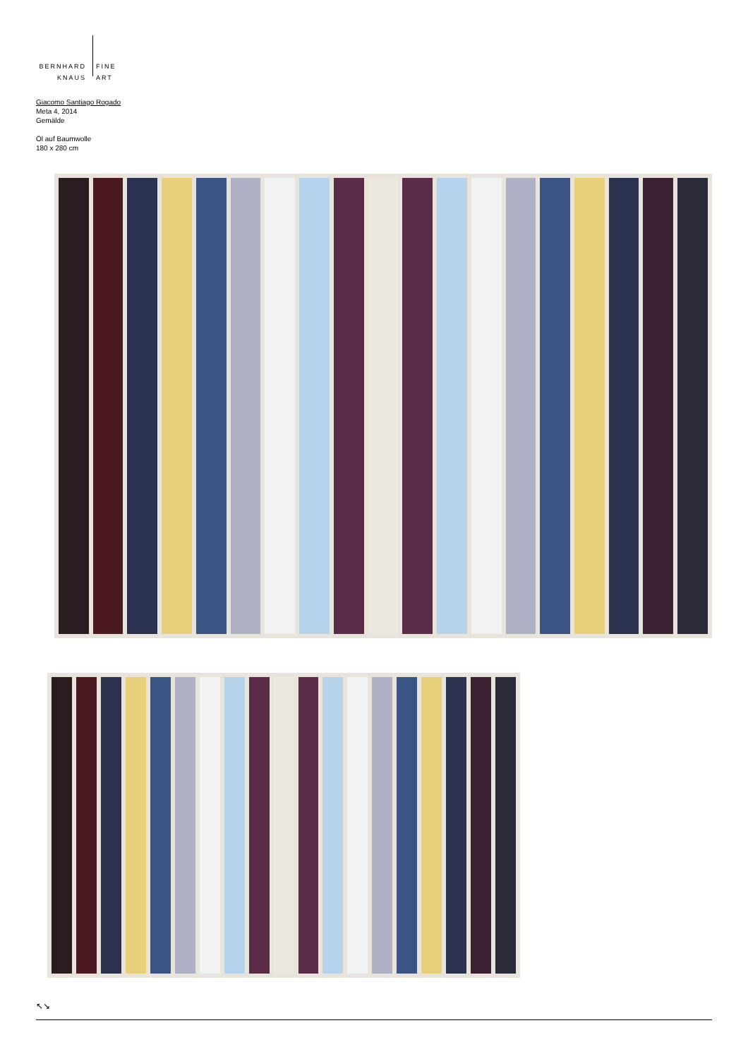BERNHARD
KNAUS
FINE
ART
Giacomo Santiago Rogado
Meta 4, 2014
Gemälde
Öl auf Baumwolle
180 x 280 cm
↖↘